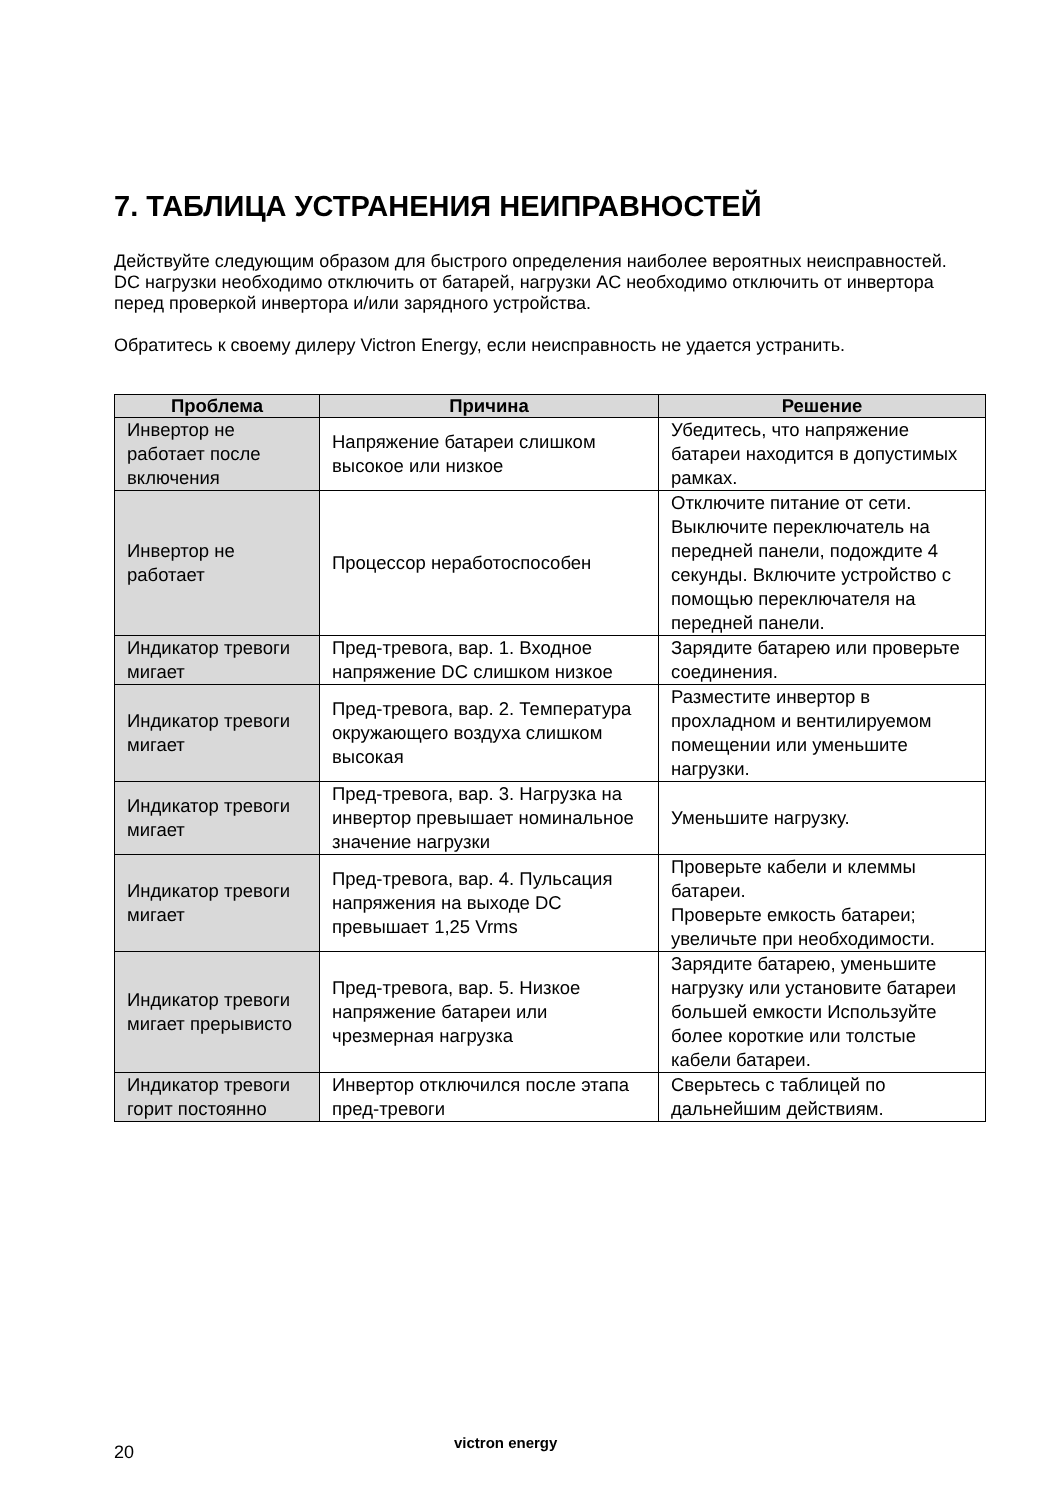7. ТАБЛИЦА УСТРАНЕНИЯ НЕИПРАВНОСТЕЙ
Действуйте следующим образом для быстрого определения наиболее вероятных неисправностей.
DC нагрузки необходимо отключить от батарей, нагрузки AC необходимо отключить от инвертора перед проверкой инвертора и/или зарядного устройства.
Обратитесь к своему дилеру Victron Energy, если неисправность не удается устранить.
| Проблема | Причина | Решение |
| --- | --- | --- |
| Инвертор не работает после включения | Напряжение батареи слишком высокое или низкое | Убедитесь, что напряжение батареи находится в допустимых рамках. |
| Инвертор не работает | Процессор неработоспособен | Отключите питание от сети. Выключите переключатель на передней панели, подождите 4 секунды. Включите устройство с помощью переключателя на передней панели. |
| Индикатор тревоги мигает | Пред-тревога, вар. 1. Входное напряжение DC слишком низкое | Зарядите батарею или проверьте соединения. |
| Индикатор тревоги мигает | Пред-тревога, вар. 2. Температура окружающего воздуха слишком высокая | Разместите инвертор в прохладном и вентилируемом помещении или уменьшите нагрузки. |
| Индикатор тревоги мигает | Пред-тревога, вар. 3. Нагрузка на инвертор превышает номинальное значение нагрузки | Уменьшите нагрузку. |
| Индикатор тревоги мигает | Пред-тревога, вар. 4. Пульсация напряжения на выходе DC превышает 1,25 Vrms | Проверьте кабели и клеммы батареи. Проверьте емкость батареи; увеличьте при необходимости. |
| Индикатор тревоги мигает прерывисто | Пред-тревога, вар. 5. Низкое напряжение батареи или чрезмерная нагрузка | Зарядите батарею, уменьшите нагрузку или установите батареи большей емкости Используйте более короткие или толстые кабели батареи. |
| Индикатор тревоги горит постоянно | Инвертор отключился после этапа пред-тревоги | Сверьтесь с таблицей по дальнейшим действиям. |
20 victron energy